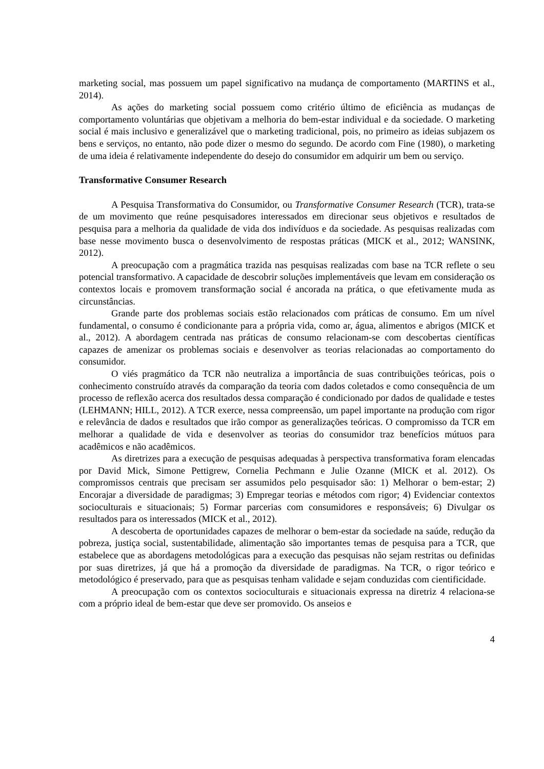marketing social, mas possuem um papel significativo na mudança de comportamento (MARTINS et al., 2014).
As ações do marketing social possuem como critério último de eficiência as mudanças de comportamento voluntárias que objetivam a melhoria do bem-estar individual e da sociedade. O marketing social é mais inclusivo e generalizável que o marketing tradicional, pois, no primeiro as ideias subjazem os bens e serviços, no entanto, não pode dizer o mesmo do segundo. De acordo com Fine (1980), o marketing de uma ideia é relativamente independente do desejo do consumidor em adquirir um bem ou serviço.
Transformative Consumer Research
A Pesquisa Transformativa do Consumidor, ou Transformative Consumer Research (TCR), trata-se de um movimento que reúne pesquisadores interessados em direcionar seus objetivos e resultados de pesquisa para a melhoria da qualidade de vida dos indivíduos e da sociedade. As pesquisas realizadas com base nesse movimento busca o desenvolvimento de respostas práticas (MICK et al., 2012; WANSINK, 2012).
A preocupação com a pragmática trazida nas pesquisas realizadas com base na TCR reflete o seu potencial transformativo. A capacidade de descobrir soluções implementáveis que levam em consideração os contextos locais e promovem transformação social é ancorada na prática, o que efetivamente muda as circunstâncias.
Grande parte dos problemas sociais estão relacionados com práticas de consumo. Em um nível fundamental, o consumo é condicionante para a própria vida, como ar, água, alimentos e abrigos (MICK et al., 2012). A abordagem centrada nas práticas de consumo relacionam-se com descobertas científicas capazes de amenizar os problemas sociais e desenvolver as teorias relacionadas ao comportamento do consumidor.
O viés pragmático da TCR não neutraliza a importância de suas contribuições teóricas, pois o conhecimento construído através da comparação da teoria com dados coletados e como consequência de um processo de reflexão acerca dos resultados dessa comparação é condicionado por dados de qualidade e testes (LEHMANN; HILL, 2012). A TCR exerce, nessa compreensão, um papel importante na produção com rigor e relevância de dados e resultados que irão compor as generalizações teóricas. O compromisso da TCR em melhorar a qualidade de vida e desenvolver as teorias do consumidor traz benefícios mútuos para acadêmicos e não acadêmicos.
As diretrizes para a execução de pesquisas adequadas à perspectiva transformativa foram elencadas por David Mick, Simone Pettigrew, Cornelia Pechmann e Julie Ozanne (MICK et al. 2012). Os compromissos centrais que precisam ser assumidos pelo pesquisador são: 1) Melhorar o bem-estar; 2) Encorajar a diversidade de paradigmas; 3) Empregar teorias e métodos com rigor; 4) Evidenciar contextos socioculturais e situacionais; 5) Formar parcerias com consumidores e responsáveis; 6) Divulgar os resultados para os interessados (MICK et al., 2012).
A descoberta de oportunidades capazes de melhorar o bem-estar da sociedade na saúde, redução da pobreza, justiça social, sustentabilidade, alimentação são importantes temas de pesquisa para a TCR, que estabelece que as abordagens metodológicas para a execução das pesquisas não sejam restritas ou definidas por suas diretrizes, já que há a promoção da diversidade de paradigmas. Na TCR, o rigor teórico e metodológico é preservado, para que as pesquisas tenham validade e sejam conduzidas com cientificidade.
A preocupação com os contextos socioculturais e situacionais expressa na diretriz 4 relaciona-se com a próprio ideal de bem-estar que deve ser promovido. Os anseios e
4